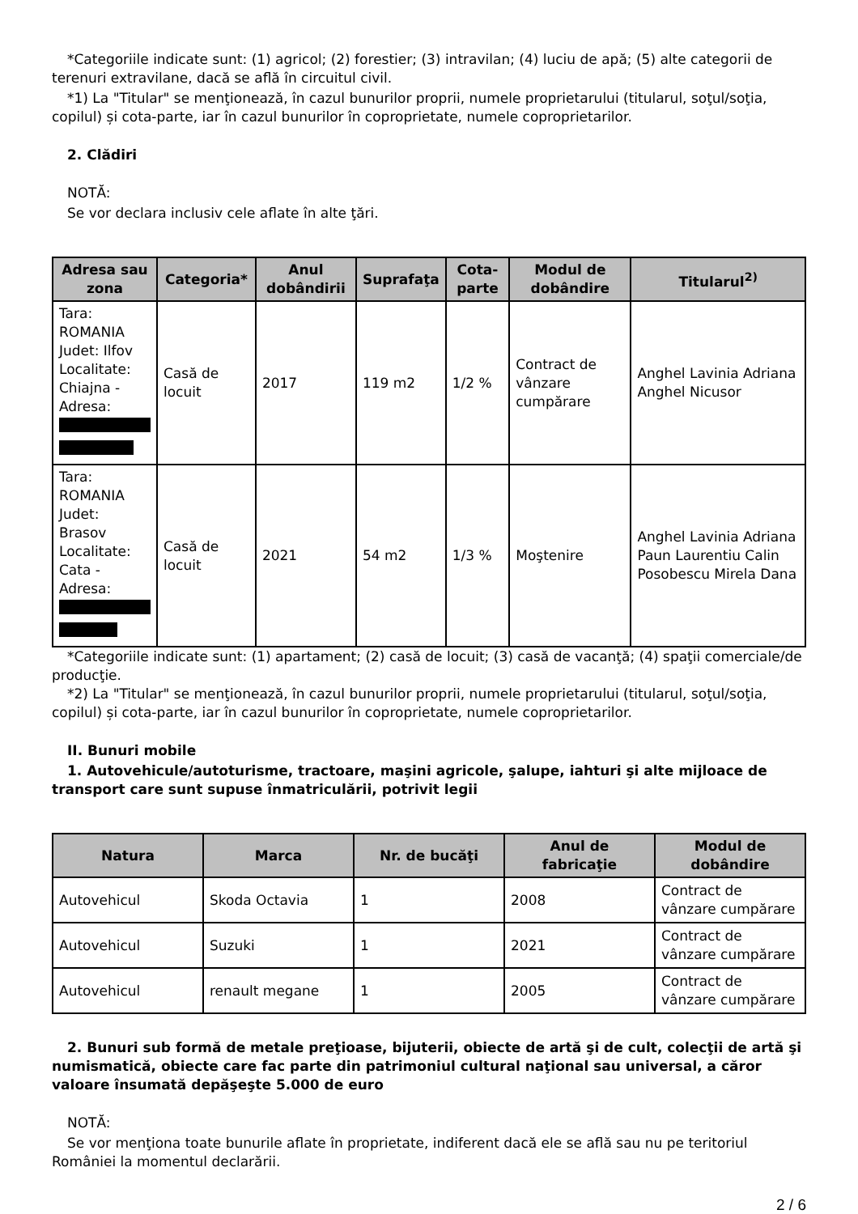*Categoriile indicate sunt: (1) agricol; (2) forestier; (3) intravilan; (4) luciu de apă; (5) alte categorii de terenuri extravilane, dacă se află în circuitul civil.
*1) La "Titular" se menţionează, în cazul bunurilor proprii, numele proprietarului (titularul, soţul/soţia, copilul) și cota-parte, iar în cazul bunurilor în coproprietate, numele coproprietarilor.
2. Clădiri
NOTĂ:
Se vor declara inclusiv cele aflate în alte ţări.
| Adresa sau zona | Categoria* | Anul dobândirii | Suprafaţa | Cota-parte | Modul de dobândire | Titularul<sup>2)</sup> |
| --- | --- | --- | --- | --- | --- | --- |
| Tara: ROMANIA Judet: Ilfov Localitate: Chiajna - Adresa: | Casă de locuit | 2017 | 119 m2 | 1/2 % | Contract de vânzare cumpărare | Anghel Lavinia Adriana Anghel Nicusor |
| Tara: ROMANIA Judet: Brasov Localitate: Cata - Adresa: | Casă de locuit | 2021 | 54 m2 | 1/3 % | Moştenire | Anghel Lavinia Adriana Paun Laurentiu Calin Posobescu Mirela Dana |
*Categoriile indicate sunt: (1) apartament; (2) casă de locuit; (3) casă de vacanţă; (4) spaţii comerciale/de producţie.
*2) La "Titular" se menţionează, în cazul bunurilor proprii, numele proprietarului (titularul, soţul/soţia, copilul) și cota-parte, iar în cazul bunurilor în coproprietate, numele coproprietarilor.
II. Bunuri mobile
1. Autovehicule/autoturisme, tractoare, maşini agricole, şalupe, iahturi şi alte mijloace de transport care sunt supuse înmatriculării, potrivit legii
| Natura | Marca | Nr. de bucăţi | Anul de fabricaţie | Modul de dobândire |
| --- | --- | --- | --- | --- |
| Autovehicul | Skoda Octavia | 1 | 2008 | Contract de vânzare cumpărare |
| Autovehicul | Suzuki | 1 | 2021 | Contract de vânzare cumpărare |
| Autovehicul | renault megane | 1 | 2005 | Contract de vânzare cumpărare |
2. Bunuri sub formă de metale preţioase, bijuterii, obiecte de artă şi de cult, colecţii de artă şi numismatică, obiecte care fac parte din patrimoniul cultural naţional sau universal, a căror valoare însumată depăşeşte 5.000 de euro
NOTĂ:
Se vor menţiona toate bunurile aflate în proprietate, indiferent dacă ele se află sau nu pe teritoriul României la momentul declarării.
2 / 6